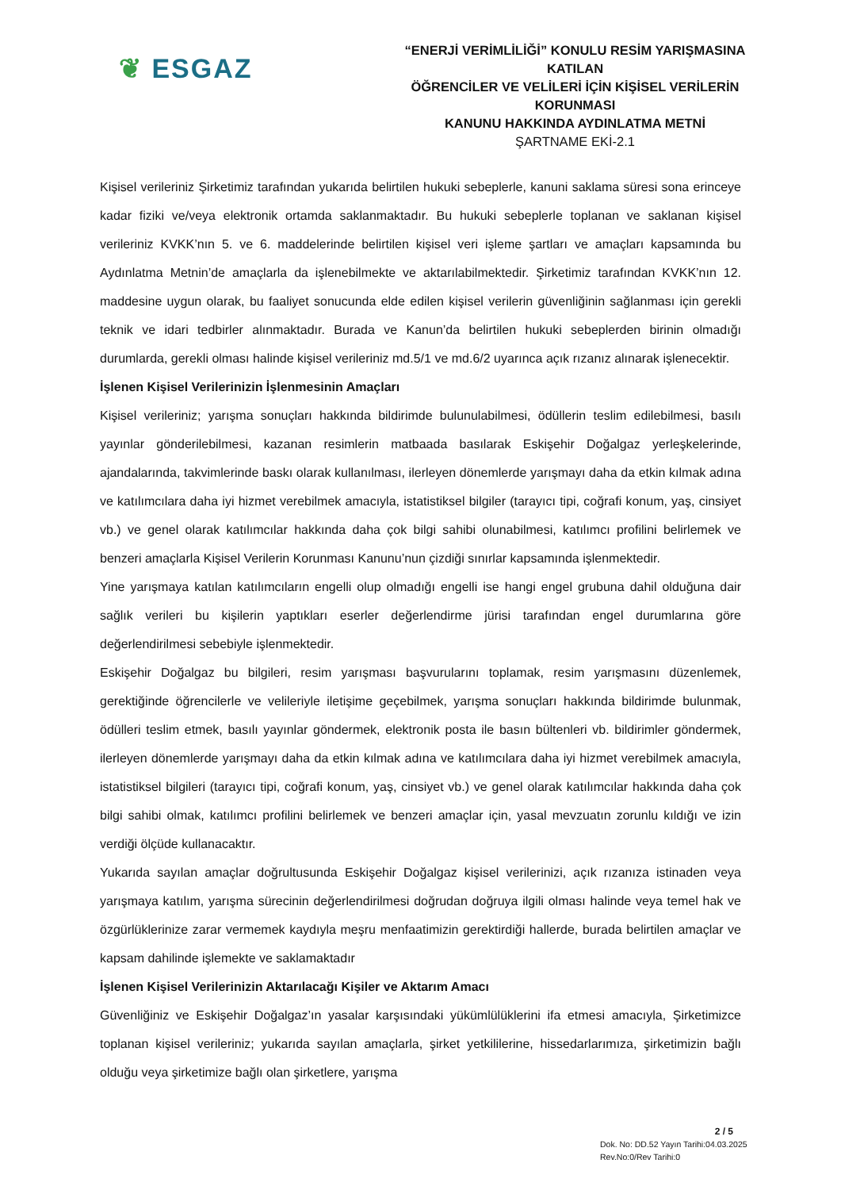❦ ESGAZ
“ENERJİ VERİMLİLİĞİ” KONULU RESİM YARIŞMASINA KATILAN
ÖĞRENCİLER VE VELİLERİ İÇİN KİŞİSEL VERİLERİN KORUNMASI
KANUNU HAKKINDA AYDINLATMA METNİ
ŞARTNAME EKİ-2.1
Kişisel verileriniz Şirketimiz tarafından yukarıda belirtilen hukuki sebeplerle, kanuni saklama süresi sona erinceye kadar fiziki ve/veya elektronik ortamda saklanmaktadır. Bu hukuki sebeplerle toplanan ve saklanan kişisel verileriniz KVKK’nın 5. ve 6. maddelerinde belirtilen kişisel veri işleme şartları ve amaçları kapsamında bu Aydınlatma Metnin’de amaçlarla da işlenebilmekte ve aktarılabilmektedir. Şirketimiz tarafından KVKK’nın 12. maddesine uygun olarak, bu faaliyet sonucunda elde edilen kişisel verilerin güvenliğinin sağlanması için gerekli teknik ve idari tedbirler alınmaktadır. Burada ve Kanun’da belirtilen hukuki sebeplerden birinin olmadığı durumlarda, gerekli olması halinde kişisel verileriniz md.5/1 ve md.6/2 uyarınca açık rızanız alınarak işlenecektir.
İşlenen Kişisel Verilerinizin İşlenmesinin Amaçları
Kişisel verileriniz; yarışma sonuçları hakkında bildirimde bulunulabilmesi, ödüllerin teslim edilebilmesi, basılı yayınlar gönderilebilmesi, kazanan resimlerin matbaada basılarak Eskişehir Doğalgaz yerleşkelerinde, ajandalarında, takvimlerinde baskı olarak kullanılması, ilerleyen dönemlerde yarışmayı daha da etkin kılmak adına ve katılımcılara daha iyi hizmet verebilmek amacıyla, istatistiksel bilgiler (tarayıcı tipi, coğrafi konum, yaş, cinsiyet vb.) ve genel olarak katılımcılar hakkında daha çok bilgi sahibi olunabilmesi, katılımcı profilini belirlemek ve benzeri amaçlarla Kişisel Verilerin Korunması Kanunu’nun çizdiği sınırlar kapsamında işlenmektedir.
Yine yarışmaya katılan katılımcıların engelli olup olmadığı engelli ise hangi engel grubuna dahil olduğuna dair sağlık verileri bu kişilerin yaptıkları eserler değerlendirme jürisi tarafından engel durumlarına göre değerlendirilmesi sebebiyle işlenmektedir.
Eskişehir Doğalgaz bu bilgileri, resim yarışması başvurularını toplamak, resim yarışmasını düzenlemek, gerektiğinde öğrencilerle ve velileriyle iletişime geçebilmek, yarışma sonuçları hakkında bildirimde bulunmak, ödülleri teslim etmek, basılı yayınlar göndermek, elektronik posta ile basın bültenleri vb. bildirimler göndermek, ilerleyen dönemlerde yarışmayı daha da etkin kılmak adına ve katılımcılara daha iyi hizmet verebilmek amacıyla, istatistiksel bilgileri (tarayıcı tipi, coğrafi konum, yaş, cinsiyet vb.) ve genel olarak katılımcılar hakkında daha çok bilgi sahibi olmak, katılımcı profilini belirlemek ve benzeri amaçlar için, yasal mevzuatın zorunlu kıldığı ve izin verdiği ölçüde kullanacaktır.
Yukarıda sayılan amaçlar doğrultusunda Eskişehir Doğalgaz kişisel verilerinizi, açık rızanıza istinaden veya yarışmaya katılım, yarışma sürecinin değerlendirilmesi doğrudan doğruya ilgili olması halinde veya temel hak ve özgürlüklerinize zarar vermemek kaydıyla meşru menfaatimizin gerektirdiği hallerde, burada belirtilen amaçlar ve kapsam dahilinde işlemekte ve saklamaktadır
İşlenen Kişisel Verilerinizin Aktarılacağı Kişiler ve Aktarım Amacı
Güvenliğiniz ve Eskişehir Doğalgaz’ın yasalar karşısındaki yükümlülüklerini ifa etmesi amacıyla, Şirketimizce toplanan kişisel verileriniz; yukarıda sayılan amaçlarla, şirket yetkililerine, hissedarlarımıza, şirketimizin bağlı olduğu veya şirketimize bağlı olan şirketlere, yarışma
2 / 5
Dok. No: DD.52 Yayın Tarihi:04.03.2025
Rev.No:0/Rev Tarihi:0